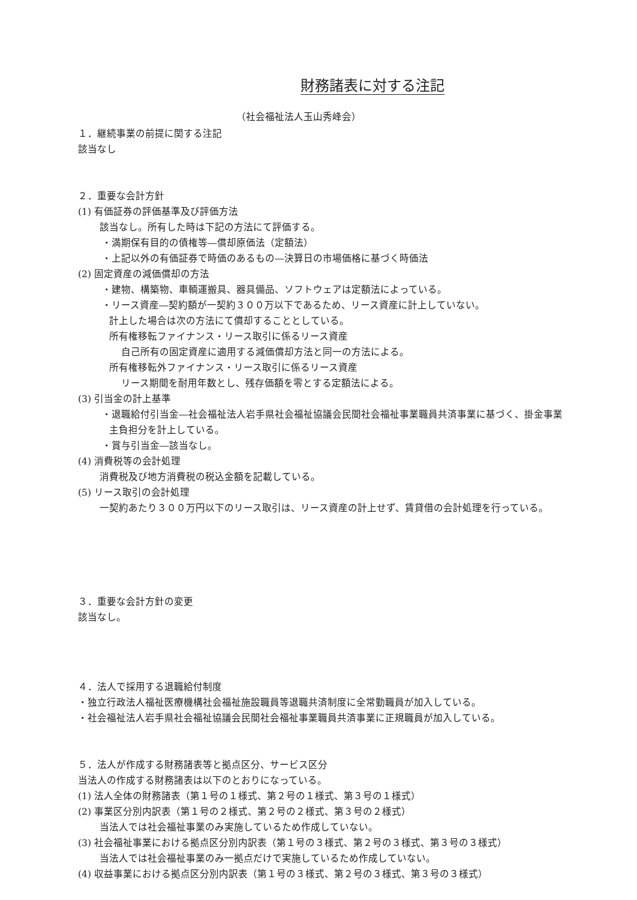財務諸表に対する注記
（社会福祉法人玉山秀峰会）
１．継続事業の前提に関する注記
該当なし
２．重要な会計方針
(1) 有価証券の評価基準及び評価方法
該当なし。所有した時は下記の方法にて評価する。
・満期保有目的の債権等―償却原価法（定額法）
・上記以外の有価証券で時価のあるもの―決算日の市場価格に基づく時価法
(2) 固定資産の減価償却の方法
・建物、構築物、車輌運搬具、器具備品、ソフトウェアは定額法によっている。
・リース資産―契約額が一契約３００万以下であるため、リース資産に計上していない。
計上した場合は次の方法にて償却することとしている。
所有権移転ファイナンス・リース取引に係るリース資産
自己所有の固定資産に適用する減価償却方法と同一の方法による。
所有権移転外ファイナンス・リース取引に係るリース資産
リース期間を耐用年数とし、残存価額を零とする定額法による。
(3) 引当金の計上基準
・退職給付引当金―社会福祉法人岩手県社会福祉協議会民間社会福祉事業職員共済事業に基づく、掛金事業
主負担分を計上している。
・賞与引当金―該当なし。
(4) 消費税等の会計処理
消費税及び地方消費税の税込金額を記載している。
(5) リース取引の会計処理
一契約あたり３００万円以下のリース取引は、リース資産の計上せず、賃貸借の会計処理を行っている。
３．重要な会計方針の変更
該当なし。
４．法人で採用する退職給付制度
・独立行政法人福祉医療機構社会福祉施設職員等退職共済制度に全常勤職員が加入している。
・社会福祉法人岩手県社会福祉協議会民間社会福祉事業職員共済事業に正規職員が加入している。
５．法人が作成する財務諸表等と拠点区分、サービス区分
当法人の作成する財務諸表は以下のとおりになっている。
(1) 法人全体の財務諸表（第１号の１様式、第２号の１様式、第３号の１様式）
(2) 事業区分別内訳表（第１号の２様式、第２号の２様式、第３号の２様式）
当法人では社会福祉事業のみ実施しているため作成していない。
(3) 社会福祉事業における拠点区分別内訳表（第１号の３様式、第２号の３様式、第３号の３様式）
当法人では社会福祉事業のみ一拠点だけで実施しているため作成していない。
(4) 収益事業における拠点区分別内訳表（第１号の３様式、第２号の３様式、第３号の３様式）